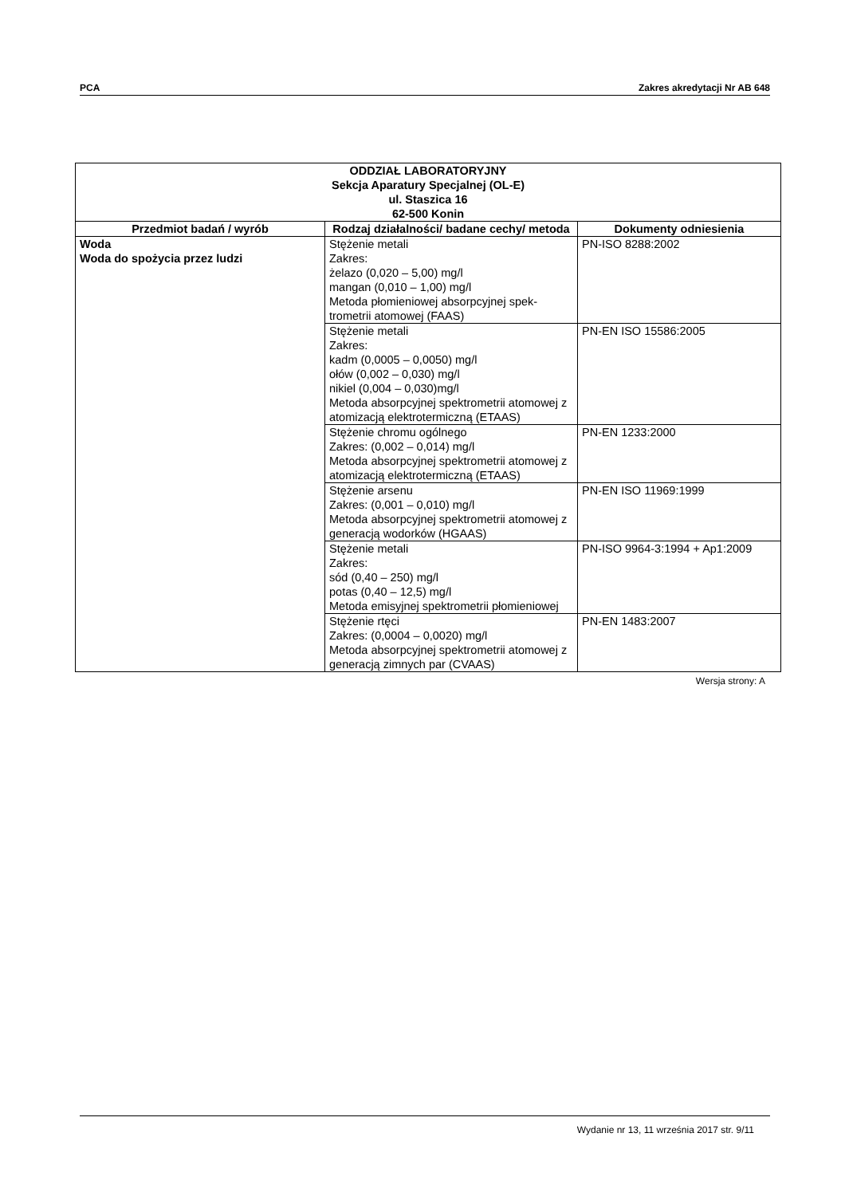PCA Zakres akredytacji Nr AB 648
| ODDZIAŁ LABORATORYJNY Sekcja Aparatury Specjalnej (OL-E) ul. Staszica 16 62-500 Konin | | |
| --- | --- | --- |
| Przedmiot badań / wyrób | Rodzaj działalności/ badane cechy/ metoda | Dokumenty odniesienia |
| Woda Woda do spożycia przez ludzi | Stężenie metali Zakres: żelazo (0,020 – 5,00) mg/l mangan (0,010 – 1,00) mg/l Metoda płomieniowej absorpcyjnej spek-trometrii atomowej (FAAS) | PN-ISO 8288:2002 |
| | Stężenie metali Zakres: kadm (0,0005 – 0,0050) mg/l ołów (0,002 – 0,030) mg/l nikiel (0,004 – 0,030)mg/l Metoda absorpcyjnej spektrometrii atomowej z atomizacją elektrotermiczną (ETAAS) | PN-EN ISO 15586:2005 |
| | Stężenie chromu ogólnego Zakres: (0,002 – 0,014) mg/l Metoda absorpcyjnej spektrometrii atomowej z atomizacją elektrotermiczną (ETAAS) | PN-EN 1233:2000 |
| | Stężenie arsenu Zakres: (0,001 – 0,010) mg/l Metoda absorpcyjnej spektrometrii atomowej z generacją wodorków (HGAAS) | PN-EN ISO 11969:1999 |
| | Stężenie metali Zakres: sód (0,40 – 250) mg/l potas (0,40 – 12,5) mg/l Metoda emisyjnej spektrometrii płomieniowej | PN-ISO 9964-3:1994 + Ap1:2009 |
| | Stężenie rtęci Zakres: (0,0004 – 0,0020) mg/l Metoda absorpcyjnej spektrometrii atomowej z generacją zimnych par (CVAAS) | PN-EN 1483:2007 |
Wersja strony: A
Wydanie nr 13, 11 września 2017 str. 9/11